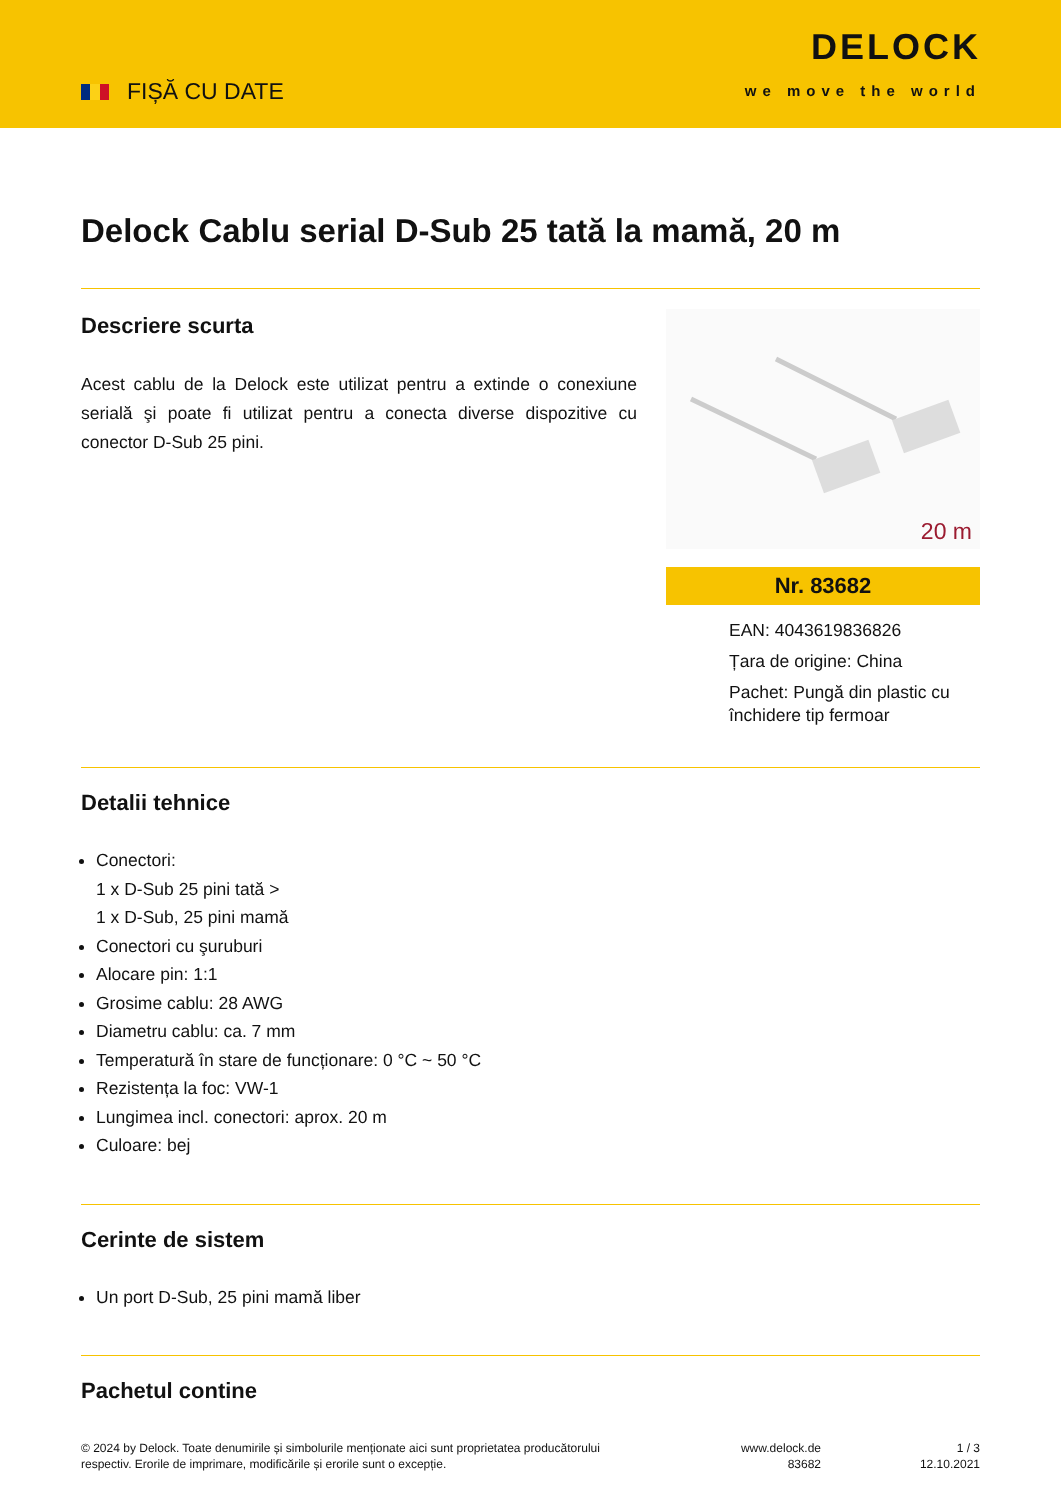FIȘĂ CU DATE
DELOCK
we move the world
Delock Cablu serial D-Sub 25 tată la mamă, 20 m
Descriere scurta
Acest cablu de la Delock este utilizat pentru a extinde o conexiune serială şi poate fi utilizat pentru a conecta diverse dispozitive cu conector D-Sub 25 pini.
20 m
Nr. 83682
EAN: 4043619836826
Țara de origine: China
Pachet: Pungă din plastic cu închidere tip fermoar
Detalii tehnice
Conectori:
1 x D-Sub 25 pini tată >
1 x D-Sub, 25 pini mamă
Conectori cu şuruburi
Alocare pin: 1:1
Grosime cablu: 28 AWG
Diametru cablu: ca. 7 mm
Temperatură în stare de funcționare: 0 °C ~ 50 °C
Rezistența la foc: VW-1
Lungimea incl. conectori: aprox. 20 m
Culoare: bej
Cerinte de sistem
Un port D-Sub, 25 pini mamă liber
Pachetul contine
© 2024 by Delock. Toate denumirile și simbolurile menționate aici sunt proprietatea producătorului respectiv. Erorile de imprimare, modificările și erorile sunt o excepție.
www.delock.de
83682
1 / 3
12.10.2021